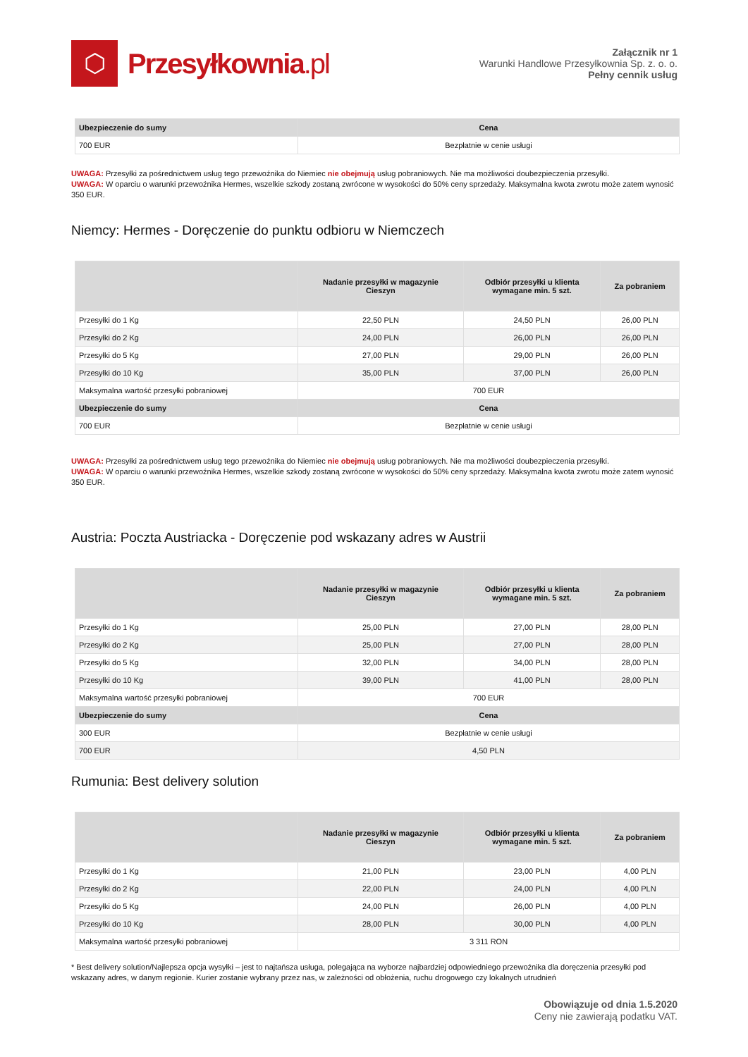⬡
Przesyłkownia.pl
Załącznik nr 1
Warunki Handlowe Przesyłkownia Sp. z. o. o.
Pełny cennik usług
| Ubezpieczenie do sumy | Cena |
| --- | --- |
| 700 EUR | Bezpłatnie w cenie usługi |
UWAGA: Przesyłki za pośrednictwem usług tego przewoźnika do Niemiec nie obejmują usług pobraniowych. Nie ma możliwości doubezpieczenia przesyłki.
UWAGA: W oparciu o warunki przewoźnika Hermes, wszelkie szkody zostaną zwrócone w wysokości do 50% ceny sprzedaży. Maksymalna kwota zwrotu może zatem wynosić 350 EUR.
Niemcy: Hermes - Doręczenie do punktu odbioru w Niemczech
| | Nadanie przesyłki w magazynie Cieszyn | Odbiór przesyłki u klienta wymagane min. 5 szt. | Za pobraniem |
| --- | --- | --- | --- |
| Przesyłki do 1 Kg | 22,50 PLN | 24,50 PLN | 26,00 PLN |
| Przesyłki do 2 Kg | 24,00 PLN | 26,00 PLN | 26,00 PLN |
| Przesyłki do 5 Kg | 27,00 PLN | 29,00 PLN | 26,00 PLN |
| Przesyłki do 10 Kg | 35,00 PLN | 37,00 PLN | 26,00 PLN |
| Maksymalna wartość przesyłki pobraniowej | 700 EUR | | |
| Ubezpieczenie do sumy | Cena | | |
| 700 EUR | Bezpłatnie w cenie usługi | | |
UWAGA: Przesyłki za pośrednictwem usług tego przewoźnika do Niemiec nie obejmują usług pobraniowych. Nie ma możliwości doubezpieczenia przesyłki.
UWAGA: W oparciu o warunki przewoźnika Hermes, wszelkie szkody zostaną zwrócone w wysokości do 50% ceny sprzedaży. Maksymalna kwota zwrotu może zatem wynosić 350 EUR.
Austria: Poczta Austriacka - Doręczenie pod wskazany adres w Austrii
| | Nadanie przesyłki w magazynie Cieszyn | Odbiór przesyłki u klienta wymagane min. 5 szt. | Za pobraniem |
| --- | --- | --- | --- |
| Przesyłki do 1 Kg | 25,00 PLN | 27,00 PLN | 28,00 PLN |
| Przesyłki do 2 Kg | 25,00 PLN | 27,00 PLN | 28,00 PLN |
| Przesyłki do 5 Kg | 32,00 PLN | 34,00 PLN | 28,00 PLN |
| Przesyłki do 10 Kg | 39,00 PLN | 41,00 PLN | 28,00 PLN |
| Maksymalna wartość przesyłki pobraniowej | 700 EUR | | |
| Ubezpieczenie do sumy | Cena | | |
| 300 EUR | Bezpłatnie w cenie usługi | | |
| 700 EUR | 4,50 PLN | | |
Rumunia: Best delivery solution
| | Nadanie przesyłki w magazynie Cieszyn | Odbiór przesyłki u klienta wymagane min. 5 szt. | Za pobraniem |
| --- | --- | --- | --- |
| Przesyłki do 1 Kg | 21,00 PLN | 23,00 PLN | 4,00 PLN |
| Przesyłki do 2 Kg | 22,00 PLN | 24,00 PLN | 4,00 PLN |
| Przesyłki do 5 Kg | 24,00 PLN | 26,00 PLN | 4,00 PLN |
| Przesyłki do 10 Kg | 28,00 PLN | 30,00 PLN | 4,00 PLN |
| Maksymalna wartość przesyłki pobraniowej | 3 311 RON | | |
* Best delivery solution/Najlepsza opcja wysyłki – jest to najtańsza usługa, polegająca na wyborze najbardziej odpowiedniego przewoźnika dla doręczenia przesyłki pod wskazany adres, w danym regionie. Kurier zostanie wybrany przez nas, w zależności od obłożenia, ruchu drogowego czy lokalnych utrudnień
Obowiązuje od dnia 1.5.2020
Ceny nie zawierają podatku VAT.